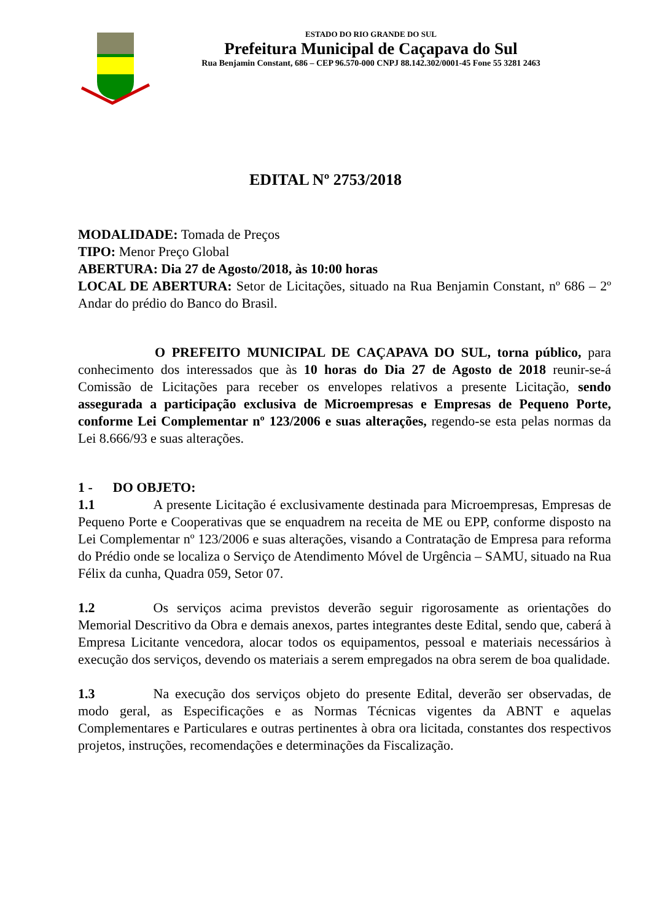ESTADO DO RIO GRANDE DO SUL
Prefeitura Municipal de Caçapava do Sul
Rua Benjamin Constant, 686 – CEP 96.570-000 CNPJ 88.142.302/0001-45 Fone 55 3281 2463
EDITAL Nº 2753/2018
MODALIDADE: Tomada de Preços
TIPO: Menor Preço Global
ABERTURA: Dia 27 de Agosto/2018, às 10:00 horas
LOCAL DE ABERTURA: Setor de Licitações, situado na Rua Benjamin Constant, nº 686 – 2º Andar do prédio do Banco do Brasil.
O PREFEITO MUNICIPAL DE CAÇAPAVA DO SUL, torna público, para conhecimento dos interessados que às 10 horas do Dia 27 de Agosto de 2018 reunir-se-á Comissão de Licitações para receber os envelopes relativos a presente Licitação, sendo assegurada a participação exclusiva de Microempresas e Empresas de Pequeno Porte, conforme Lei Complementar nº 123/2006 e suas alterações, regendo-se esta pelas normas da Lei 8.666/93 e suas alterações.
1 - DO OBJETO:
1.1 A presente Licitação é exclusivamente destinada para Microempresas, Empresas de Pequeno Porte e Cooperativas que se enquadrem na receita de ME ou EPP, conforme disposto na Lei Complementar nº 123/2006 e suas alterações, visando a Contratação de Empresa para reforma do Prédio onde se localiza o Serviço de Atendimento Móvel de Urgência – SAMU, situado na Rua Félix da cunha, Quadra 059, Setor 07.
1.2 Os serviços acima previstos deverão seguir rigorosamente as orientações do Memorial Descritivo da Obra e demais anexos, partes integrantes deste Edital, sendo que, caberá à Empresa Licitante vencedora, alocar todos os equipamentos, pessoal e materiais necessários à execução dos serviços, devendo os materiais a serem empregados na obra serem de boa qualidade.
1.3 Na execução dos serviços objeto do presente Edital, deverão ser observadas, de modo geral, as Especificações e as Normas Técnicas vigentes da ABNT e aquelas Complementares e Particulares e outras pertinentes à obra ora licitada, constantes dos respectivos projetos, instruções, recomendações e determinações da Fiscalização.